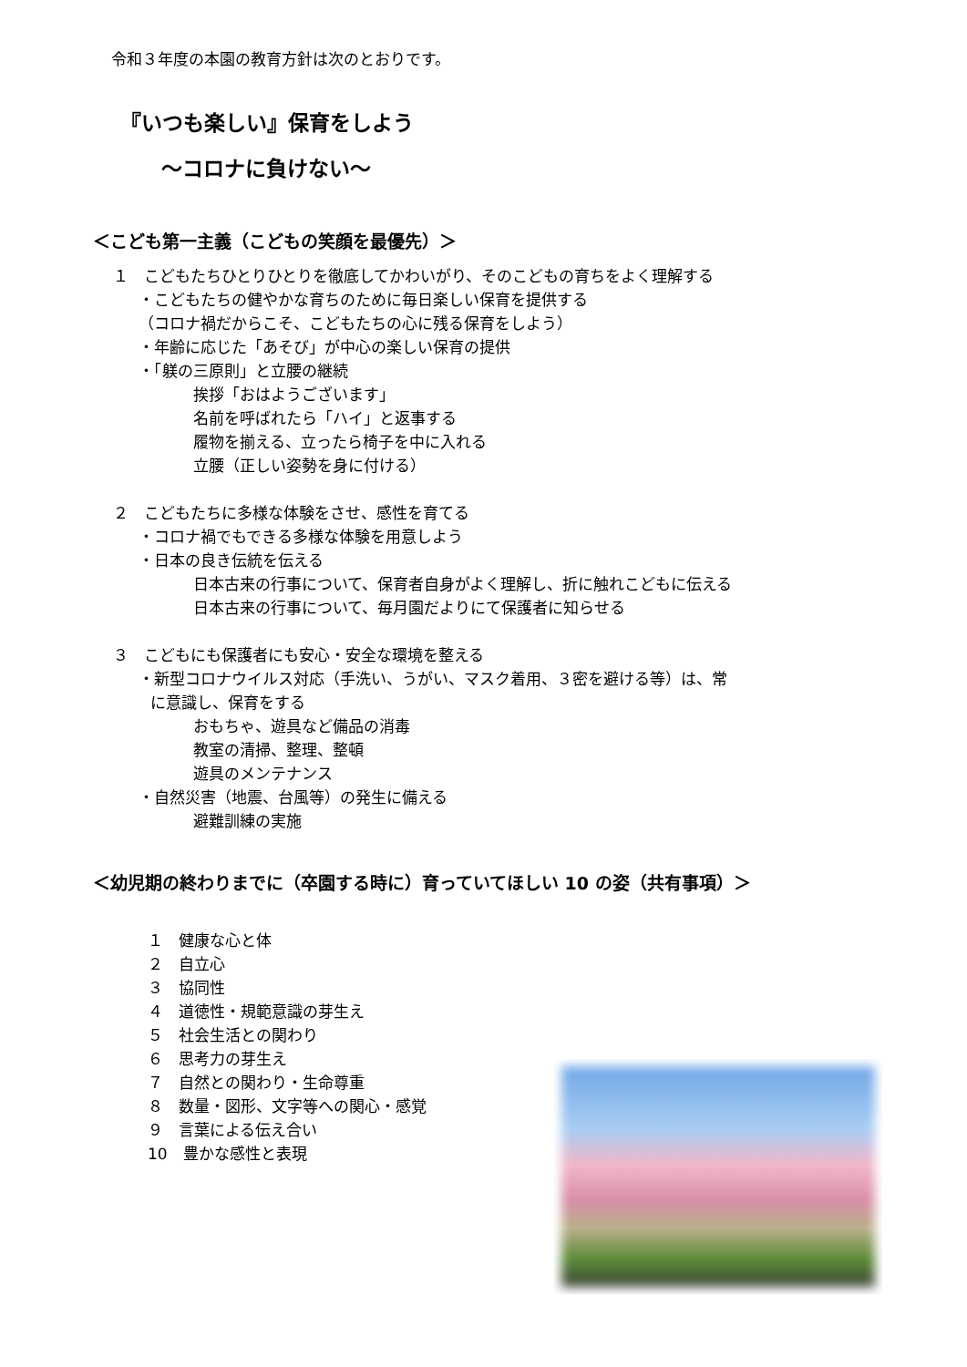令和３年度の本園の教育方針は次のとおりです。
『いつも楽しい』保育をしよう
～コロナに負けない～
＜こども第一主義（こどもの笑顔を最優先）＞
１　こどもたちひとりひとりを徹底してかわいがり、そのこどもの育ちをよく理解する
・こどもたちの健やかな育ちのために毎日楽しい保育を提供する
（コロナ禍だからこそ、こどもたちの心に残る保育をしよう）
・年齢に応じた「あそび」が中心の楽しい保育の提供
・「躾の三原則」と立腰の継続
挨拶「おはようございます」
名前を呼ばれたら「ハイ」と返事する
履物を揃える、立ったら椅子を中に入れる
立腰（正しい姿勢を身に付ける）
２　こどもたちに多様な体験をさせ、感性を育てる
・コロナ禍でもできる多様な体験を用意しよう
・日本の良き伝統を伝える
日本古来の行事について、保育者自身がよく理解し、折に触れこどもに伝える
日本古来の行事について、毎月園だよりにて保護者に知らせる
３　こどもにも保護者にも安心・安全な環境を整える
・新型コロナウイルス対応（手洗い、うがい、マスク着用、３密を避ける等）は、常
に意識し、保育をする
おもちゃ、遊具など備品の消毒
教室の清掃、整理、整頓
遊具のメンテナンス
・自然災害（地震、台風等）の発生に備える
避難訓練の実施
＜幼児期の終わりまでに（卒園する時に）育っていてほしい 10 の姿（共有事項）＞
１　健康な心と体
２　自立心
３　協同性
４　道徳性・規範意識の芽生え
５　社会生活との関わり
６　思考力の芽生え
７　自然との関わり・生命尊重
８　数量・図形、文字等への関心・感覚
９　言葉による伝え合い
10　豊かな感性と表現